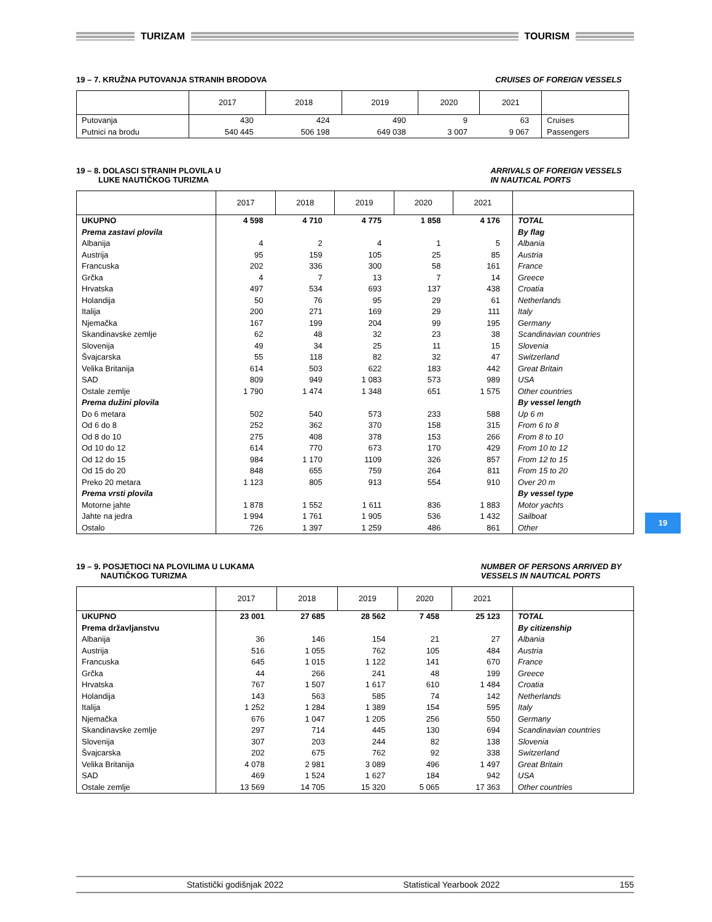TURIZAM TOURISM
19 – 7. KRUŽNA PUTOVANJA STRANIH BRODOVA CRUISES OF FOREIGN VESSELS
| | 2017 | 2018 | 2019 | 2020 | 2021 | |
| --- | --- | --- | --- | --- | --- | --- |
| Putovanja | 430 | 424 | 490 | 9 | 63 | Cruises |
| Putnici na brodu | 540 445 | 506 198 | 649 038 | 3 007 | 9 067 | Passengers |
19 – 8. DOLASCI STRANIH PLOVILA U
LUKE NAUTIČKOG TURIZMA ARRIVALS OF FOREIGN VESSELS
IN NAUTICAL PORTS
| | 2017 | 2018 | 2019 | 2020 | 2021 | |
| --- | --- | --- | --- | --- | --- | --- |
| UKUPNO | 4 598 | 4 710 | 4 775 | 1 858 | 4 176 | TOTAL |
| Prema zastavi plovila | | | | | | By flag |
| Albanija | 4 | 2 | 4 | 1 | 5 | Albania |
| Austrija | 95 | 159 | 105 | 25 | 85 | Austria |
| Francuska | 202 | 336 | 300 | 58 | 161 | France |
| Grčka | 4 | 7 | 13 | 7 | 14 | Greece |
| Hrvatska | 497 | 534 | 693 | 137 | 438 | Croatia |
| Holandija | 50 | 76 | 95 | 29 | 61 | Netherlands |
| Italija | 200 | 271 | 169 | 29 | 111 | Italy |
| Njemačka | 167 | 199 | 204 | 99 | 195 | Germany |
| Skandinavske zemlje | 62 | 48 | 32 | 23 | 38 | Scandinavian countries |
| Slovenija | 49 | 34 | 25 | 11 | 15 | Slovenia |
| Švajcarska | 55 | 118 | 82 | 32 | 47 | Switzerland |
| Velika Britanija | 614 | 503 | 622 | 183 | 442 | Great Britain |
| SAD | 809 | 949 | 1 083 | 573 | 989 | USA |
| Ostale zemlje | 1 790 | 1 474 | 1 348 | 651 | 1 575 | Other countries |
| Prema dužini plovila | | | | | | By vessel length |
| Do 6 metara | 502 | 540 | 573 | 233 | 588 | Up 6 m |
| Od 6 do 8 | 252 | 362 | 370 | 158 | 315 | From 6 to 8 |
| Od 8 do 10 | 275 | 408 | 378 | 153 | 266 | From 8 to 10 |
| Od 10 do 12 | 614 | 770 | 673 | 170 | 429 | From 10 to 12 |
| Od 12 do 15 | 984 | 1 170 | 1109 | 326 | 857 | From 12 to 15 |
| Od 15 do 20 | 848 | 655 | 759 | 264 | 811 | From 15 to 20 |
| Preko 20 metara | 1 123 | 805 | 913 | 554 | 910 | Over 20 m |
| Prema vrsti plovila | | | | | | By vessel type |
| Motorne jahte | 1 878 | 1 552 | 1 611 | 836 | 1 883 | Motor yachts |
| Jahte na jedra | 1 994 | 1 761 | 1 905 | 536 | 1 432 | Sailboat |
| Ostalo | 726 | 1 397 | 1 259 | 486 | 861 | Other |
19 – 9. POSJETIOCI NA PLOVILIMA U LUKAMA
NAUTIČKOG TURIZMA NUMBER OF PERSONS ARRIVED BY
VESSELS IN NAUTICAL PORTS
| | 2017 | 2018 | 2019 | 2020 | 2021 | |
| --- | --- | --- | --- | --- | --- | --- |
| UKUPNO | 23 001 | 27 685 | 28 562 | 7 458 | 25 123 | TOTAL |
| Prema državljanstvu | | | | | | By citizenship |
| Albanija | 36 | 146 | 154 | 21 | 27 | Albania |
| Austrija | 516 | 1 055 | 762 | 105 | 484 | Austria |
| Francuska | 645 | 1 015 | 1 122 | 141 | 670 | France |
| Grčka | 44 | 266 | 241 | 48 | 199 | Greece |
| Hrvatska | 767 | 1 507 | 1 617 | 610 | 1 484 | Croatia |
| Holandija | 143 | 563 | 585 | 74 | 142 | Netherlands |
| Italija | 1 252 | 1 284 | 1 389 | 154 | 595 | Italy |
| Njemačka | 676 | 1 047 | 1 205 | 256 | 550 | Germany |
| Skandinavske zemlje | 297 | 714 | 445 | 130 | 694 | Scandinavian countries |
| Slovenija | 307 | 203 | 244 | 82 | 138 | Slovenia |
| Švajcarska | 202 | 675 | 762 | 92 | 338 | Switzerland |
| Velika Britanija | 4 078 | 2 981 | 3 089 | 496 | 1 497 | Great Britain |
| SAD | 469 | 1 524 | 1 627 | 184 | 942 | USA |
| Ostale zemlje | 13 569 | 14 705 | 15 320 | 5 065 | 17 363 | Other countries |
19
Statistički godišnjak 2022 Statistical Yearbook 2022 155